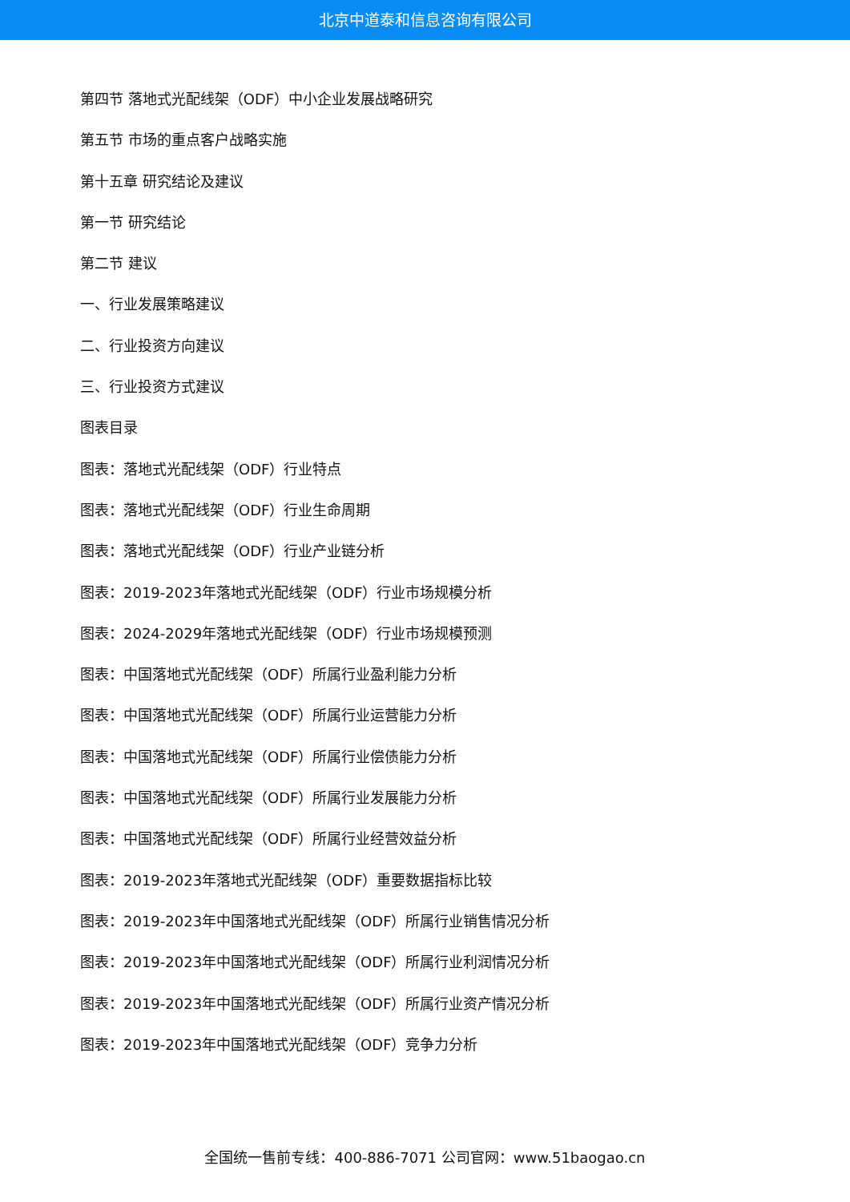北京中道泰和信息咨询有限公司
第四节 落地式光配线架（ODF）中小企业发展战略研究
第五节 市场的重点客户战略实施
第十五章 研究结论及建议
第一节 研究结论
第二节 建议
一、行业发展策略建议
二、行业投资方向建议
三、行业投资方式建议
图表目录
图表：落地式光配线架（ODF）行业特点
图表：落地式光配线架（ODF）行业生命周期
图表：落地式光配线架（ODF）行业产业链分析
图表：2019-2023年落地式光配线架（ODF）行业市场规模分析
图表：2024-2029年落地式光配线架（ODF）行业市场规模预测
图表：中国落地式光配线架（ODF）所属行业盈利能力分析
图表：中国落地式光配线架（ODF）所属行业运营能力分析
图表：中国落地式光配线架（ODF）所属行业偿债能力分析
图表：中国落地式光配线架（ODF）所属行业发展能力分析
图表：中国落地式光配线架（ODF）所属行业经营效益分析
图表：2019-2023年落地式光配线架（ODF）重要数据指标比较
图表：2019-2023年中国落地式光配线架（ODF）所属行业销售情况分析
图表：2019-2023年中国落地式光配线架（ODF）所属行业利润情况分析
图表：2019-2023年中国落地式光配线架（ODF）所属行业资产情况分析
图表：2019-2023年中国落地式光配线架（ODF）竞争力分析
全国统一售前专线：400-886-7071 公司官网：www.51baogao.cn